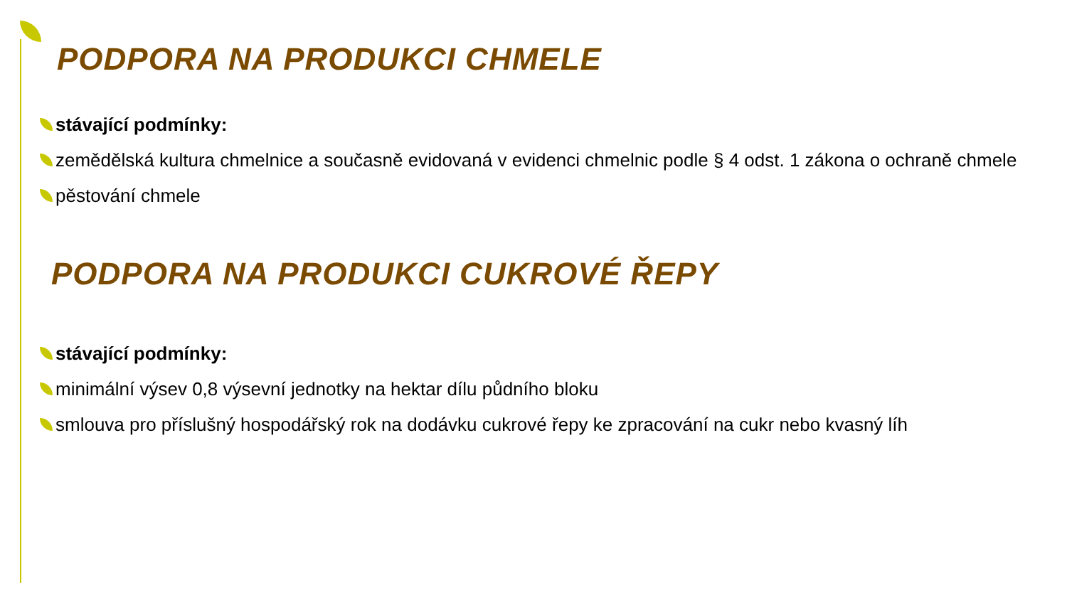PODPORA NA PRODUKCI CHMELE
stávající podmínky:
zemědělská kultura chmelnice a současně evidovaná v evidenci chmelnic podle § 4 odst. 1 zákona o ochraně chmele
pěstování chmele
PODPORA NA PRODUKCI CUKROVÉ ŘEPY
stávající podmínky:
minimální výsev 0,8 výsevní jednotky na hektar dílu půdního bloku
smlouva pro příslušný hospodářský rok na dodávku cukrové řepy ke zpracování na cukr nebo kvasný líh